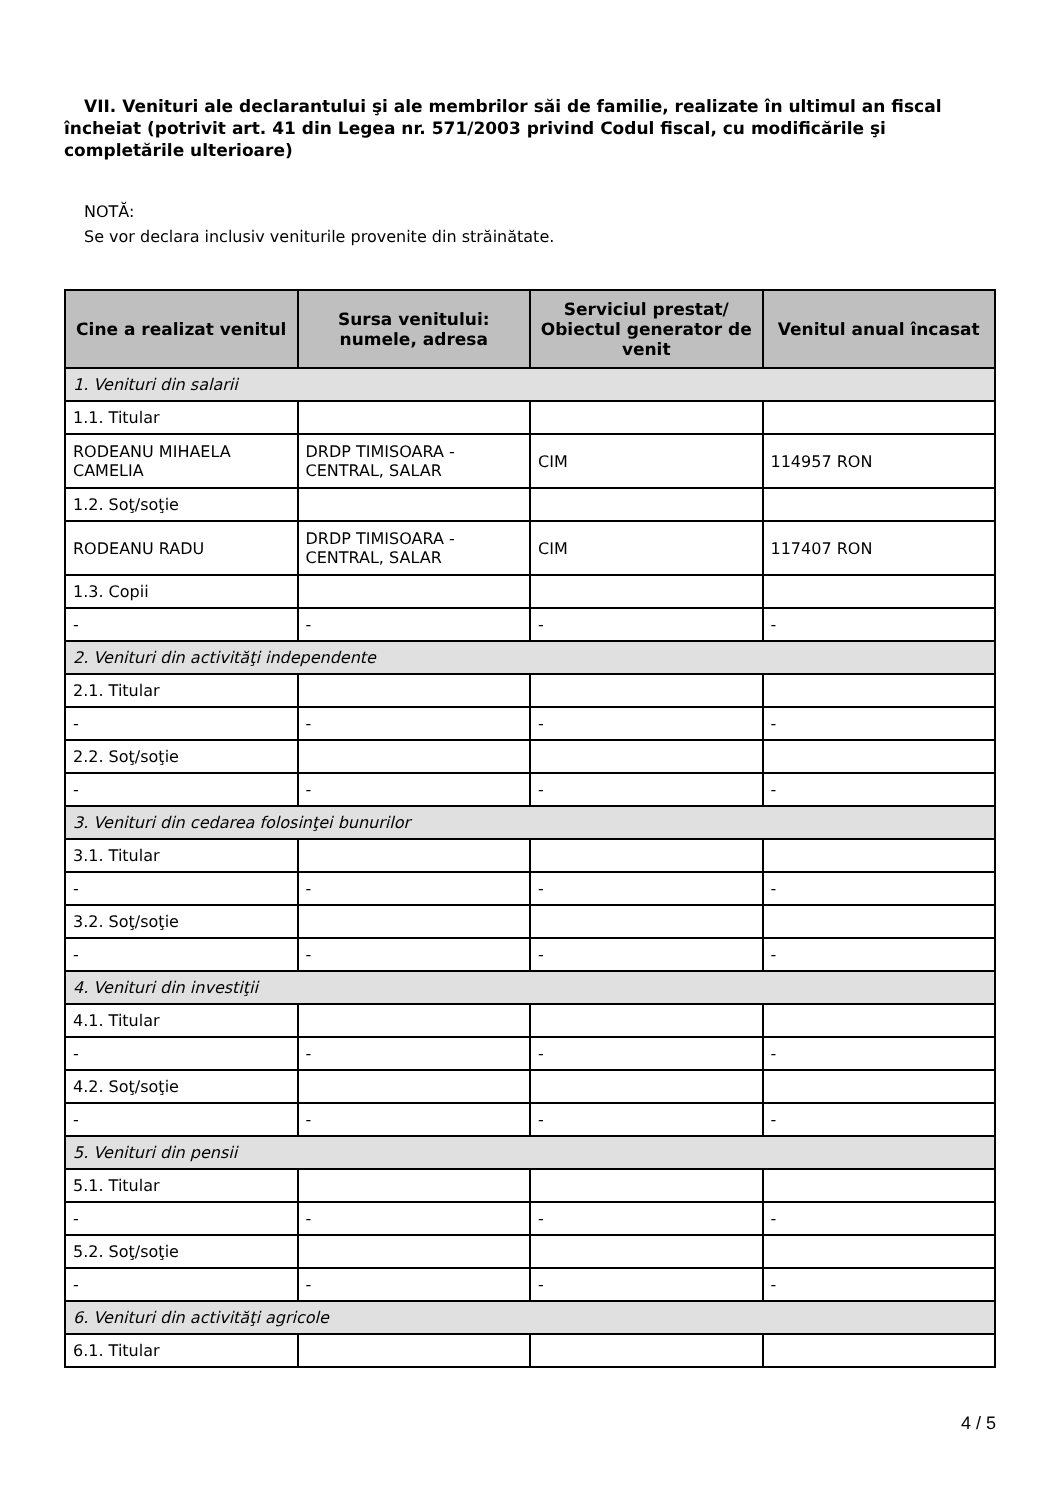VII. Venituri ale declarantului şi ale membrilor săi de familie, realizate în ultimul an fiscal încheiat (potrivit art. 41 din Legea nr. 571/2003 privind Codul fiscal, cu modificările şi completările ulterioare)
NOTĂ:
Se vor declara inclusiv veniturile provenite din străinătate.
| Cine a realizat venitul | Sursa venitului: numele, adresa | Serviciul prestat/ Obiectul generator de venit | Venitul anual încasat |
| --- | --- | --- | --- |
| 1. Venituri din salarii | | | |
| 1.1. Titular | | | |
| RODEANU MIHAELA CAMELIA | DRDP TIMISOARA - CENTRAL, SALAR | CIM | 114957 RON |
| 1.2. Soţ/soţie | | | |
| RODEANU RADU | DRDP TIMISOARA - CENTRAL, SALAR | CIM | 117407 RON |
| 1.3. Copii | | | |
| - | - | - | - |
| 2. Venituri din activităţi independente | | | |
| 2.1. Titular | | | |
| - | - | - | - |
| 2.2. Soţ/soţie | | | |
| - | - | - | - |
| 3. Venituri din cedarea folosinţei bunurilor | | | |
| 3.1. Titular | | | |
| - | - | - | - |
| 3.2. Soţ/soţie | | | |
| - | - | - | - |
| 4. Venituri din investiţii | | | |
| 4.1. Titular | | | |
| - | - | - | - |
| 4.2. Soţ/soţie | | | |
| - | - | - | - |
| 5. Venituri din pensii | | | |
| 5.1. Titular | | | |
| - | - | - | - |
| 5.2. Soţ/soţie | | | |
| - | - | - | - |
| 6. Venituri din activităţi agricole | | | |
| 6.1. Titular | | | |
4 / 5